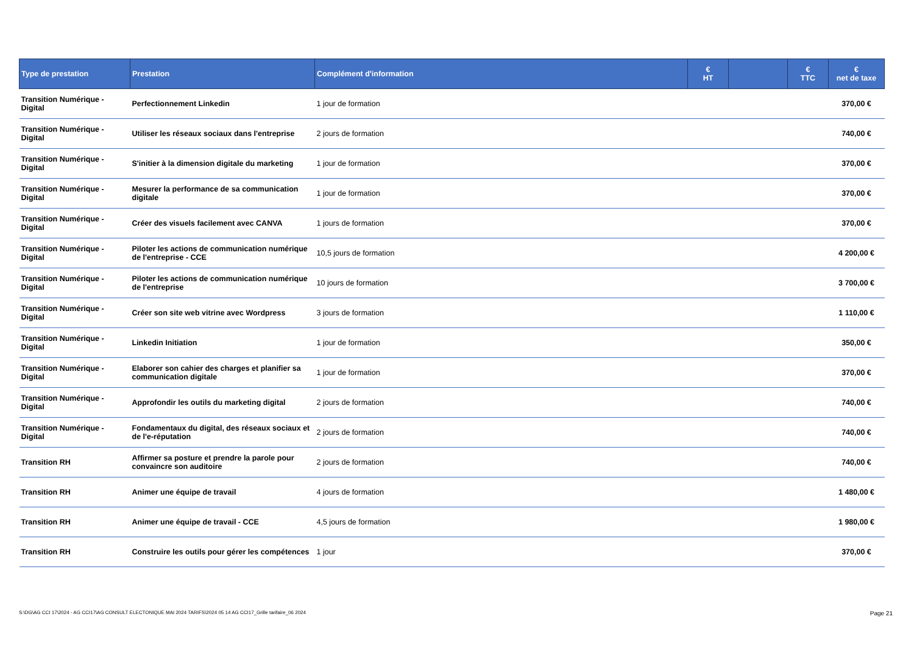| Type de prestation | Prestation | Complément d'information | € HT | | € TTC | € net de taxe |
| --- | --- | --- | --- | --- | --- | --- |
| Transition Numérique - Digital | Perfectionnement Linkedin | 1 jour de formation | | | | 370,00 € |
| Transition Numérique - Digital | Utiliser les réseaux sociaux dans l'entreprise | 2 jours de formation | | | | 740,00 € |
| Transition Numérique - Digital | S'initier à la dimension digitale du marketing | 1 jour de formation | | | | 370,00 € |
| Transition Numérique - Digital | Mesurer la performance de sa communication digitale | 1 jour de formation | | | | 370,00 € |
| Transition Numérique - Digital | Créer des visuels facilement avec CANVA | 1 jours de formation | | | | 370,00 € |
| Transition Numérique - Digital | Piloter les actions de communication numérique de l'entreprise - CCE | 10,5 jours de formation | | | | 4 200,00 € |
| Transition Numérique - Digital | Piloter les actions de communication numérique de l'entreprise | 10 jours de formation | | | | 3 700,00 € |
| Transition Numérique - Digital | Créer son site web vitrine avec Wordpress | 3 jours de formation | | | | 1 110,00 € |
| Transition Numérique - Digital | Linkedin Initiation | 1 jour de formation | | | | 350,00 € |
| Transition Numérique - Digital | Elaborer son cahier des charges et planifier sa communication digitale | 1 jour de formation | | | | 370,00 € |
| Transition Numérique - Digital | Approfondir les outils du marketing digital | 2 jours de formation | | | | 740,00 € |
| Transition Numérique - Digital | Fondamentaux du digital, des réseaux sociaux et de l'e-réputation | 2 jours de formation | | | | 740,00 € |
| Transition RH | Affirmer sa posture et prendre la parole pour convaincre son auditoire | 2 jours de formation | | | | 740,00 € |
| Transition RH | Animer une équipe de travail | 4 jours de formation | | | | 1 480,00 € |
| Transition RH | Animer une équipe de travail - CCE | 4,5 jours de formation | | | | 1 980,00 € |
| Transition RH | Construire les outils pour gérer les compétences | 1 jour | | | | 370,00 € |
S:\DG\AG CCI 17\2024 - AG CCI17\AG CONSULT ELECTONIQUE MAI 2024 TARIFS\2024 05 14 AG CCI17_Grille tarifaire_06 2024 Page 21